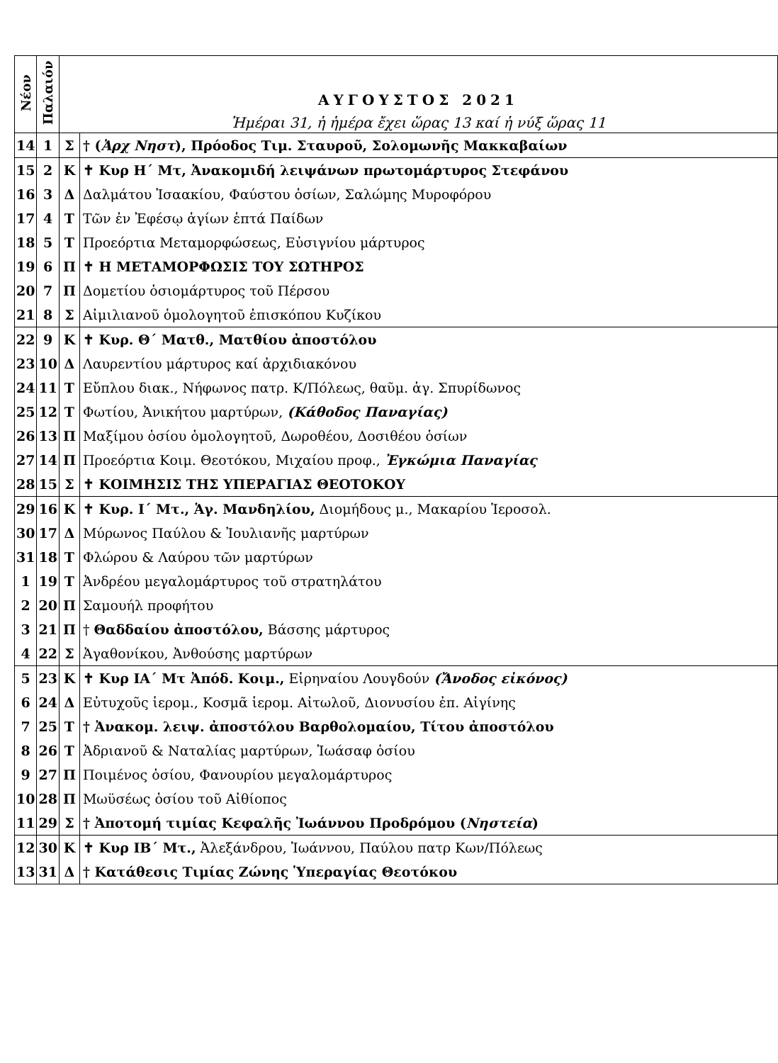| Νέον | Παλαιόν | ΑΥΓΟΥΣΤΟΣ 2021 Ἡμέραι 31, ἡ ἡμέρα ἔχει ὥρας 13 καί ἡ νύξ ὥρας 11 | |
| --- | --- | --- | --- |
| 14 | 1 | Σ | † ( Ἀρχ Νηστ ), Πρόοδος Τιμ. Σταυροῦ, Σολομωνῆς Μακκαβαίων |
| 15 | 2 | Κ | ✝ Κυρ Η΄ Μτ, Ἀνακομιδή λειψάνων πρωτομάρτυρος Στεφάνου |
| 16 | 3 | Δ | Δαλμάτου Ἰσαακίου, Φαύστου ὁσίων, Σαλώμης Μυροφόρου |
| 17 | 4 | Τ | Τῶν ἐν Ἐφέσῳ ἁγίων ἑπτά Παίδων |
| 18 | 5 | Τ | Προεόρτια Μεταμορφώσεως, Εὐσιγνίου μάρτυρος |
| 19 | 6 | Π | ✝ Η ΜΕΤΑΜΟΡΦΩΣΙΣ ΤΟΥ ΣΩΤΗΡΟΣ |
| 20 | 7 | Π | Δομετίου ὁσιομάρτυρος τοῦ Πέρσου |
| 21 | 8 | Σ | Αἰμιλιανοῦ ὁμολογητοῦ ἐπισκόπου Κυζίκου |
| 22 | 9 | Κ | ✝ Κυρ. Θ΄ Ματθ., Ματθίου ἀποστόλου |
| 23 | 10 | Δ | Λαυρεντίου μάρτυρος καί ἀρχιδιακόνου |
| 24 | 11 | Τ | Εὔπλου διακ., Νήφωνος πατρ. Κ/Πόλεως, θαῦμ. ἁγ. Σπυρίδωνος |
| 25 | 12 | Τ | Φωτίου, Ἀνικήτου μαρτύρων, (Κάθοδος Παναγίας) |
| 26 | 13 | Π | Μαξίμου ὁσίου ὁμολογητοῦ, Δωροθέου, Δοσιθέου ὁσίων |
| 27 | 14 | Π | Προεόρτια Κοιμ. Θεοτόκου, Μιχαίου προφ., Ἐγκώμια Παναγίας |
| 28 | 15 | Σ | ✝ ΚΟΙΜΗΣΙΣ ΤΗΣ ΥΠΕΡΑΓΙΑΣ ΘΕΟΤΟΚΟΥ |
| 29 | 16 | Κ | ✝ Κυρ. Ι΄ Μτ., Ἁγ. Μανδηλίου, Διομήδους μ., Μακαρίου Ἱεροσολ. |
| 30 | 17 | Δ | Μύρωνος Παύλου & Ἰουλιανῆς μαρτύρων |
| 31 | 18 | Τ | Φλώρου & Λαύρου τῶν μαρτύρων |
| 1 | 19 | Τ | Ἀνδρέου μεγαλομάρτυρος τοῦ στρατηλάτου |
| 2 | 20 | Π | Σαμουήλ προφήτου |
| 3 | 21 | Π | † Θαδδαίου ἀποστόλου, Βάσσης μάρτυρος |
| 4 | 22 | Σ | Ἀγαθονίκου, Ἀνθούσης μαρτύρων |
| 5 | 23 | Κ | ✝ Κυρ ΙΑ΄ Μτ Ἀπόδ. Κοιμ., Εἰρηναίου Λουγδούν (Ἄνοδος εἰκόνος) |
| 6 | 24 | Δ | Εὐτυχοῦς ἱερομ., Κοσμᾶ ἱερομ. Αἰτωλοῦ, Διονυσίου ἐπ. Αἰγίνης |
| 7 | 25 | Τ | † Ἀνακομ. λειψ. ἀποστόλου Βαρθολομαίου, Τίτου ἀποστόλου |
| 8 | 26 | Τ | Ἀδριανοῦ & Ναταλίας μαρτύρων, Ἰωάσαφ ὁσίου |
| 9 | 27 | Π | Ποιμένος ὁσίου, Φανουρίου μεγαλομάρτυρος |
| 10 | 28 | Π | Μωϋσέως ὁσίου τοῦ Αἰθίοπος |
| 11 | 29 | Σ | † Ἀποτομή τιμίας Κεφαλῆς Ἰωάννου Προδρόμου ( Νηστεία ) |
| 12 | 30 | Κ | ✝ Κυρ ΙΒ΄ Μτ., Ἀλεξάνδρου, Ἰωάννου, Παύλου πατρ Κων/Πόλεως |
| 13 | 31 | Δ | † Κατάθεσις Τιμίας Ζώνης Ὑπεραγίας Θεοτόκου |